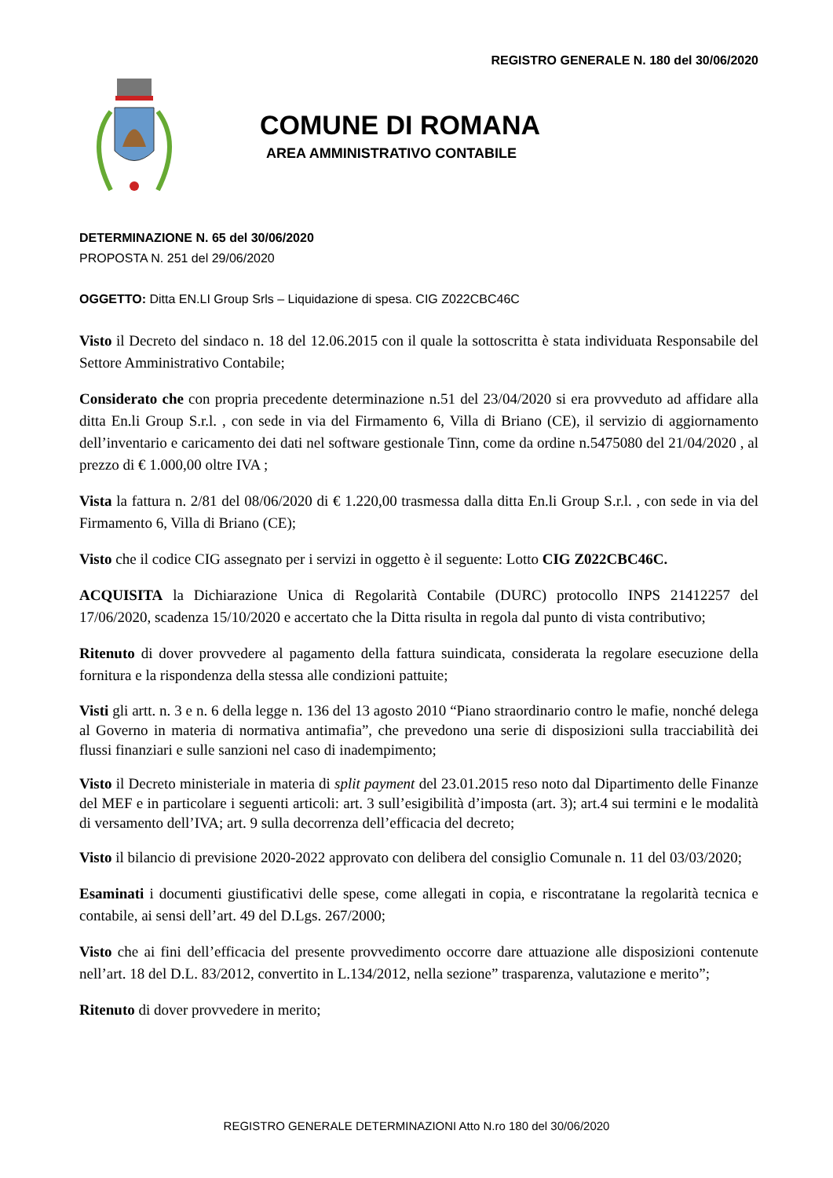REGISTRO GENERALE N. 180 del 30/06/2020
COMUNE DI ROMANA
AREA AMMINISTRATIVO CONTABILE
DETERMINAZIONE N. 65 del 30/06/2020
PROPOSTA N. 251 del 29/06/2020
OGGETTO: Ditta EN.LI Group Srls – Liquidazione di spesa. CIG Z022CBC46C
Visto il Decreto del sindaco n. 18 del 12.06.2015 con il quale la sottoscritta è stata individuata Responsabile del Settore Amministrativo Contabile;
Considerato che con propria precedente determinazione n.51 del 23/04/2020 si era provveduto ad affidare alla ditta En.li Group S.r.l. , con sede in via del Firmamento 6, Villa di Briano (CE), il servizio di aggiornamento dell’inventario e caricamento dei dati nel software gestionale Tinn, come da ordine n.5475080 del 21/04/2020 , al prezzo di € 1.000,00 oltre IVA ;
Vista la fattura n. 2/81 del 08/06/2020 di € 1.220,00 trasmessa dalla ditta En.li Group S.r.l. , con sede in via del Firmamento 6, Villa di Briano (CE);
Visto che il codice CIG assegnato per i servizi in oggetto è il seguente: Lotto CIG Z022CBC46C.
ACQUISITA la Dichiarazione Unica di Regolarità Contabile (DURC) protocollo INPS 21412257 del 17/06/2020, scadenza 15/10/2020 e accertato che la Ditta risulta in regola dal punto di vista contributivo;
Ritenuto di dover provvedere al pagamento della fattura suindicata, considerata la regolare esecuzione della fornitura e la rispondenza della stessa alle condizioni pattuite;
Visti gli artt. n. 3 e n. 6 della legge n. 136 del 13 agosto 2010 “Piano straordinario contro le mafie, nonché delega al Governo in materia di normativa antimafia”, che prevedono una serie di disposizioni sulla tracciabilità dei flussi finanziari e sulle sanzioni nel caso di inadempimento;
Visto il Decreto ministeriale in materia di split payment del 23.01.2015 reso noto dal Dipartimento delle Finanze del MEF e in particolare i seguenti articoli: art. 3 sull’esigibilità d’imposta (art. 3); art.4 sui termini e le modalità di versamento dell’IVA; art. 9 sulla decorrenza dell’efficacia del decreto;
Visto il bilancio di previsione 2020-2022 approvato con delibera del consiglio Comunale n. 11 del 03/03/2020;
Esaminati i documenti giustificativi delle spese, come allegati in copia, e riscontratane la regolarità tecnica e contabile, ai sensi dell’art. 49 del D.Lgs. 267/2000;
Visto che ai fini dell’efficacia del presente provvedimento occorre dare attuazione alle disposizioni contenute nell’art. 18 del D.L. 83/2012, convertito in L.134/2012, nella sezione” trasparenza, valutazione e merito”;
Ritenuto di dover provvedere in merito;
REGISTRO GENERALE DETERMINAZIONI Atto N.ro 180 del 30/06/2020